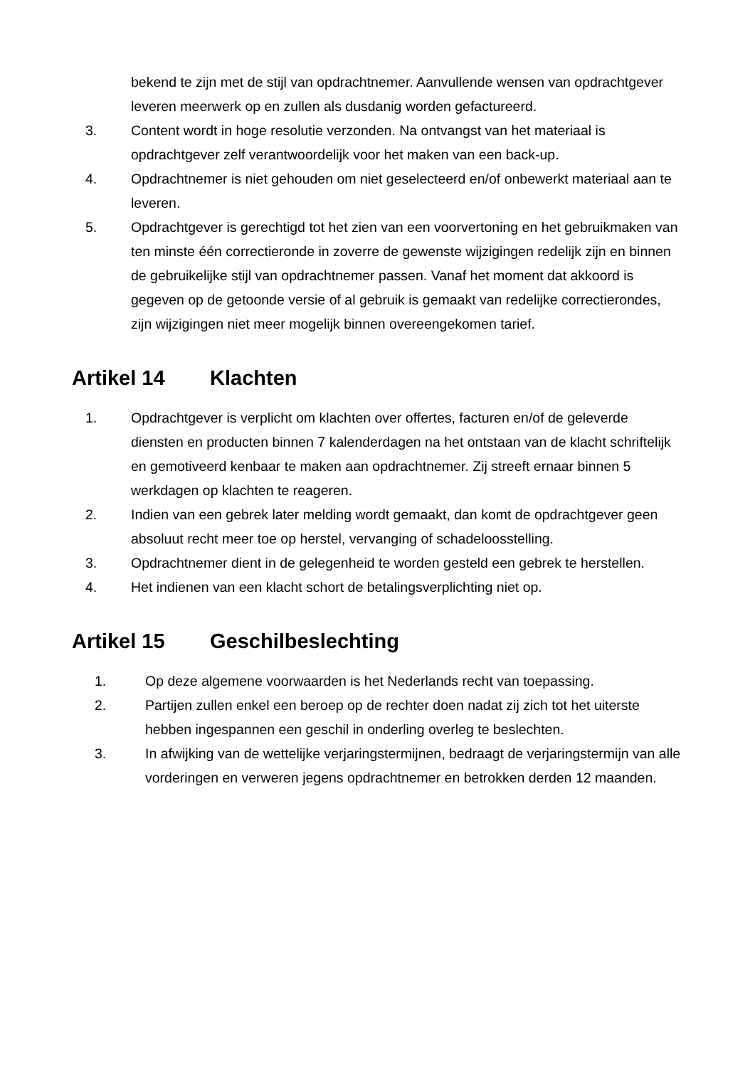bekend te zijn met de stijl van opdrachtnemer. Aanvullende wensen van opdrachtgever leveren meerwerk op en zullen als dusdanig worden gefactureerd.
3. Content wordt in hoge resolutie verzonden. Na ontvangst van het materiaal is opdrachtgever zelf verantwoordelijk voor het maken van een back-up.
4. Opdrachtnemer is niet gehouden om niet geselecteerd en/of onbewerkt materiaal aan te leveren.
5. Opdrachtgever is gerechtigd tot het zien van een voorvertoning en het gebruikmaken van ten minste één correctieronde in zoverre de gewenste wijzigingen redelijk zijn en binnen de gebruikelijke stijl van opdrachtnemer passen. Vanaf het moment dat akkoord is gegeven op de getoonde versie of al gebruik is gemaakt van redelijke correctierondes, zijn wijzigingen niet meer mogelijk binnen overeengekomen tarief.
Artikel 14 Klachten
1. Opdrachtgever is verplicht om klachten over offertes, facturen en/of de geleverde diensten en producten binnen 7 kalenderdagen na het ontstaan van de klacht schriftelijk en gemotiveerd kenbaar te maken aan opdrachtnemer. Zij streeft ernaar binnen 5 werkdagen op klachten te reageren.
2. Indien van een gebrek later melding wordt gemaakt, dan komt de opdrachtgever geen absoluut recht meer toe op herstel, vervanging of schadeloosstelling.
3. Opdrachtnemer dient in de gelegenheid te worden gesteld een gebrek te herstellen.
4. Het indienen van een klacht schort de betalingsverplichting niet op.
Artikel 15 Geschilbeslechting
1. Op deze algemene voorwaarden is het Nederlands recht van toepassing.
2. Partijen zullen enkel een beroep op de rechter doen nadat zij zich tot het uiterste hebben ingespannen een geschil in onderling overleg te beslechten.
3. In afwijking van de wettelijke verjaringstermijnen, bedraagt de verjaringstermijn van alle vorderingen en verweren jegens opdrachtnemer en betrokken derden 12 maanden.